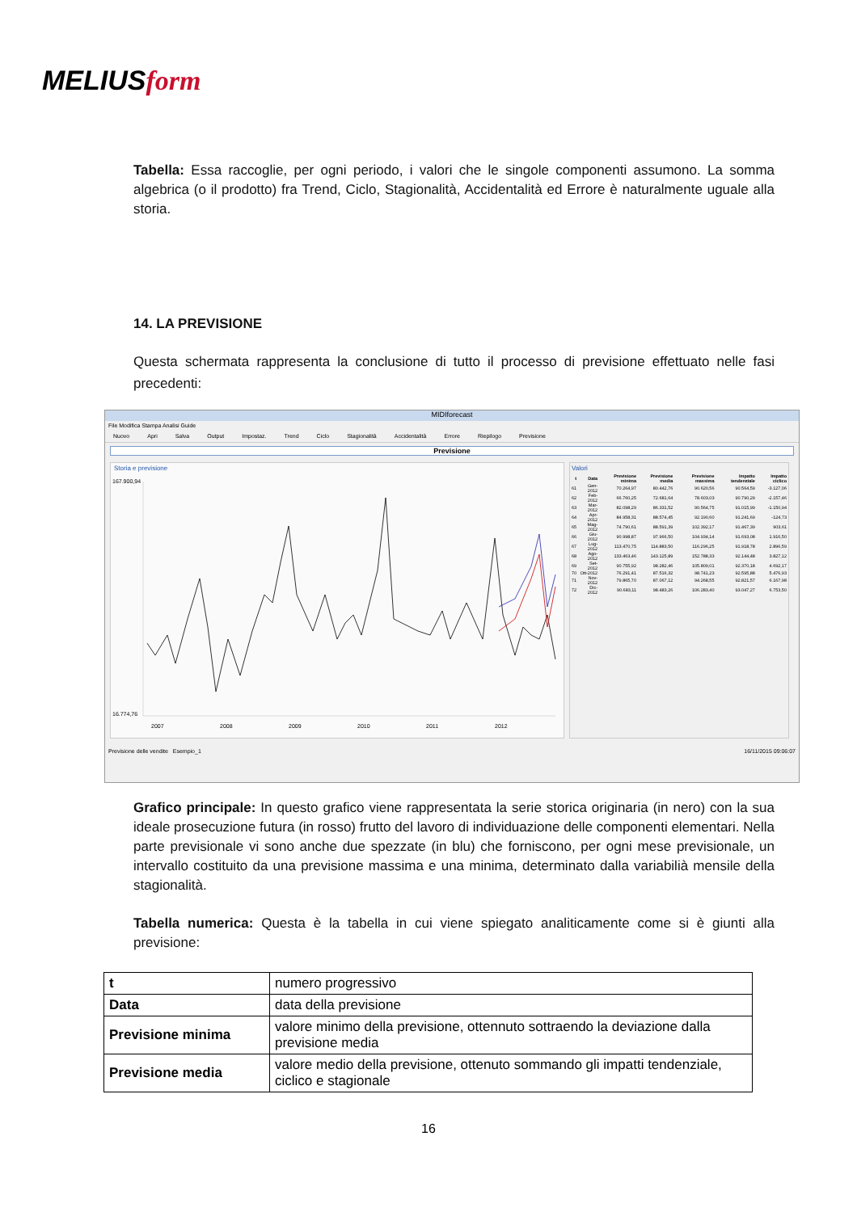MELIUSform
Tabella: Essa raccoglie, per ogni periodo, i valori che le singole componenti assumono. La somma algebrica (o il prodotto) fra Trend, Ciclo, Stagionalità, Accidentalità ed Errore è naturalmente uguale alla storia.
14. LA PREVISIONE
Questa schermata rappresenta la conclusione di tutto il processo di previsione effettuato nelle fasi precedenti:
MIDIforecast
File Modifica Stampa Analisi Guide
Nuovo Apri Salva Output Impostaz. Trend Ciclo Stagionalità Accidentalità Errore Riepilogo Previsione
Previsione
Storia e previsione
167.900,94
16.774,76
2007
2008
2009
2010
2011
2012
Valori
| t | Data | Previsione minima | Previsione media | Previsione massima | Impatto tendenziale | Impatto ciclico |
| --- | --- | --- | --- | --- | --- | --- |
| 61 | Gen-2012 | 70.264,97 | 80.442,76 | 90.620,56 | 90.564,59 | -3.127,06 |
| 62 | Feb-2012 | 66.760,25 | 72.681,64 | 78.603,03 | 90.790,29 | -2.157,46 |
| 63 | Mar-2012 | 82.098,29 | 86.331,52 | 90.564,75 | 91.015,99 | -1.150,94 |
| 64 | Apr-2012 | 84.958,31 | 88.574,45 | 92.190,60 | 91.241,69 | -124,73 |
| 65 | Mag-2012 | 74.790,61 | 88.591,39 | 102.392,17 | 91.467,39 | 903,61 |
| 66 | Giu-2012 | 90.998,87 | 97.966,50 | 104.934,14 | 91.693,08 | 1.916,50 |
| 67 | Lug-2012 | 113.470,75 | 114.883,50 | 116.296,25 | 91.918,78 | 2.896,59 |
| 68 | Ago-2012 | 133.463,46 | 143.125,89 | 152.788,33 | 92.144,48 | 3.827,12 |
| 69 | Set-2012 | 90.755,92 | 98.282,46 | 105.809,01 | 92.370,18 | 4.692,17 |
| 70 | Ott-2012 | 76.291,41 | 87.516,32 | 98.741,23 | 92.595,88 | 5.476,93 |
| 71 | Nov-2012 | 79.865,70 | 87.067,12 | 94.268,55 | 92.821,57 | 6.167,98 |
| 72 | Dic-2012 | 90.683,11 | 98.483,26 | 106.283,40 | 93.047,27 | 6.753,50 |
Previsione delle vendite Esempio_1 16/11/2015 09:06:07
Grafico principale: In questo grafico viene rappresentata la serie storica originaria (in nero) con la sua ideale prosecuzione futura (in rosso) frutto del lavoro di individuazione delle componenti elementari. Nella parte previsionale vi sono anche due spezzate (in blu) che forniscono, per ogni mese previsionale, un intervallo costituito da una previsione massima e una minima, determinato dalla variabilià mensile della stagionalità.
Tabella numerica: Questa è la tabella in cui viene spiegato analiticamente come si è giunti alla previsione:
| t | numero progressivo |
| Data | data della previsione |
| Previsione minima | valore minimo della previsione, ottennuto sottraendo la deviazione dalla previsione media |
| Previsione media | valore medio della previsione, ottenuto sommando gli impatti tendenziale, ciclico e stagionale |
16